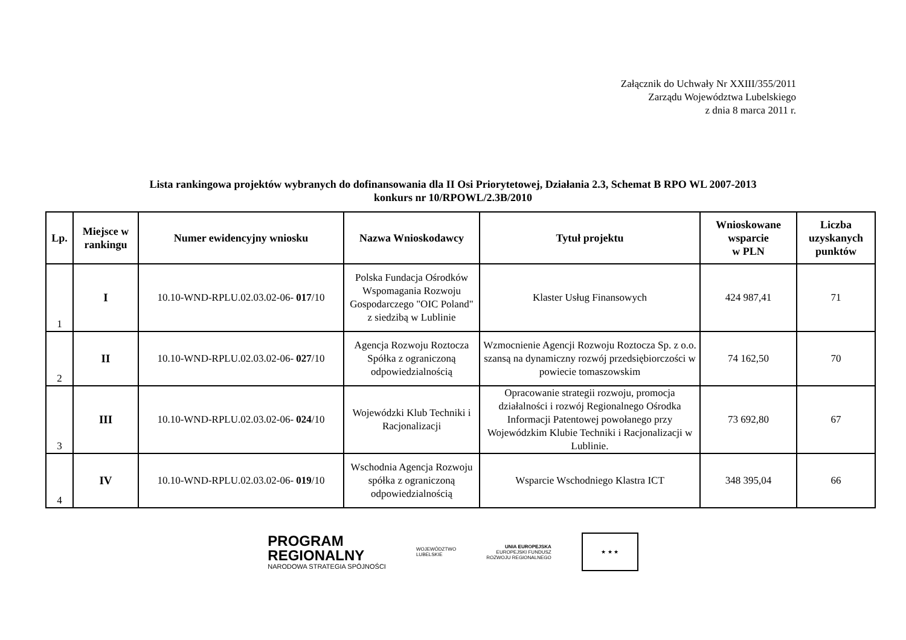Załącznik do Uchwały Nr XXIII/355/2011
Zarządu Województwa Lubelskiego
z dnia 8 marca 2011 r.
Lista rankingowa projektów wybranych do dofinansowania dla II Osi Priorytetowej, Działania 2.3, Schemat B RPO WL 2007-2013
konkurs nr 10/RPOWL/2.3B/2010
| Lp. | Miejsce w rankingu | Numer ewidencyjny wniosku | Nazwa Wnioskodawcy | Tytuł projektu | Wnioskowane wsparcie w PLN | Liczba uzyskanych punktów |
| --- | --- | --- | --- | --- | --- | --- |
| 1 | I | 10.10-WND-RPLU.02.03.02-06- 017 /10 | Polska Fundacja Ośrodków Wspomagania Rozwoju Gospodarczego "OIC Poland" z siedzibą w Lublinie | Klaster Usług Finansowych | 424 987,41 | 71 |
| 2 | II | 10.10-WND-RPLU.02.03.02-06- 027 /10 | Agencja Rozwoju Roztocza Spółka z ograniczoną odpowiedzialnością | Wzmocnienie Agencji Rozwoju Roztocza Sp. z o.o. szansą na dynamiczny rozwój przedsiębiorczości w powiecie tomaszowskim | 74 162,50 | 70 |
| 3 | III | 10.10-WND-RPLU.02.03.02-06- 024 /10 | Wojewódzki Klub Techniki i Racjonalizacji | Opracowanie strategii rozwoju, promocja działalności i rozwój Regionalnego Ośrodka Informacji Patentowej powołanego przy Wojewódzkim Klubie Techniki i Racjonalizacji w Lublinie. | 73 692,80 | 67 |
| 4 | IV | 10.10-WND-RPLU.02.03.02-06- 019 /10 | Wschodnia Agencja Rozwoju spółka z ograniczoną odpowiedzialnością | Wsparcie Wschodniego Klastra ICT | 348 395,04 | 66 |
PROGRAM
REGIONALNY
NARODOWA STRATEGIA SPÓJNOŚCI
WOJEWÓDZTWO
LUBELSKIE
UNIA EUROPEJSKA
EUROPEJSKI FUNDUSZ
ROZWOJU REGIONALNEGO
★ ★ ★